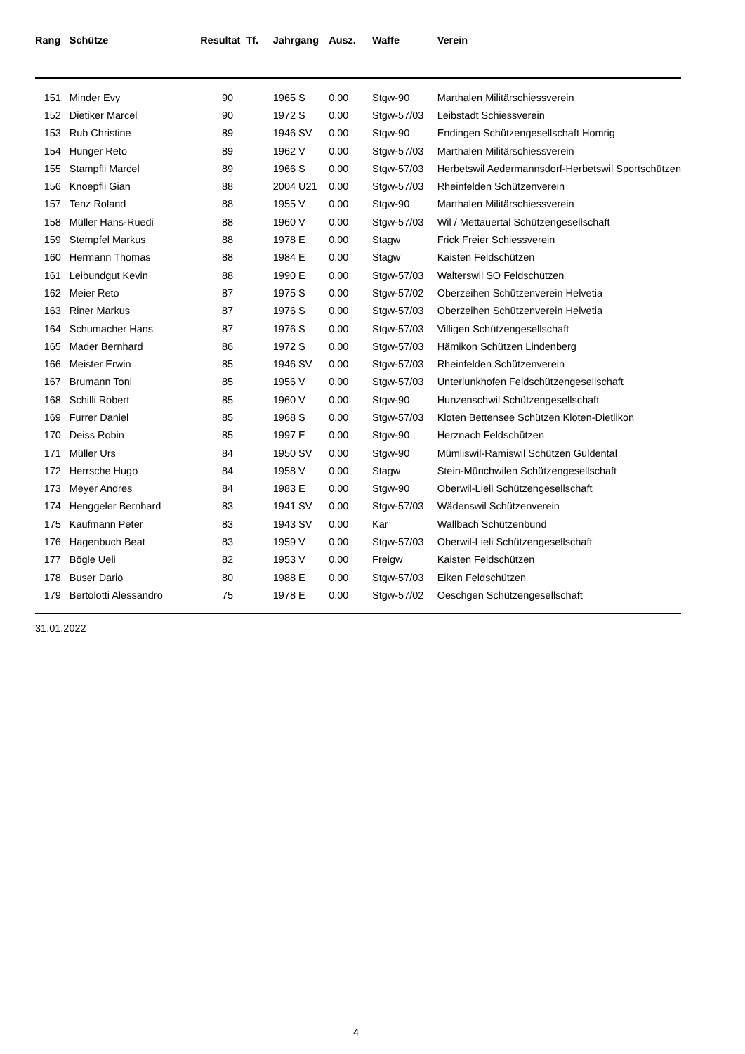| Rang | | Schütze | Resultat Tf. | | Jahrgang | Ausz. | Waffe | Verein |
| --- | --- | --- | --- | --- | --- | --- | --- | --- |
| 151 | | Minder Evy | 90 | | 1965 S | 0.00 | Stgw-90 | Marthalen Militärschiessverein |
| 152 | | Dietiker Marcel | 90 | | 1972 S | 0.00 | Stgw-57/03 | Leibstadt Schiessverein |
| 153 | | Rub Christine | 89 | | 1946 SV | 0.00 | Stgw-90 | Endingen Schützengesellschaft Homrig |
| 154 | | Hunger Reto | 89 | | 1962 V | 0.00 | Stgw-57/03 | Marthalen Militärschiessverein |
| 155 | | Stampfli Marcel | 89 | | 1966 S | 0.00 | Stgw-57/03 | Herbetswil Aedermannsdorf-Herbetswil Sportschützen |
| 156 | | Knoepfli Gian | 88 | | 2004 U21 | 0.00 | Stgw-57/03 | Rheinfelden Schützenverein |
| 157 | | Tenz Roland | 88 | | 1955 V | 0.00 | Stgw-90 | Marthalen Militärschiessverein |
| 158 | | Müller Hans-Ruedi | 88 | | 1960 V | 0.00 | Stgw-57/03 | Wil / Mettauertal Schützengesellschaft |
| 159 | | Stempfel Markus | 88 | | 1978 E | 0.00 | Stagw | Frick Freier Schiessverein |
| 160 | | Hermann Thomas | 88 | | 1984 E | 0.00 | Stagw | Kaisten Feldschützen |
| 161 | | Leibundgut Kevin | 88 | | 1990 E | 0.00 | Stgw-57/03 | Walterswil SO Feldschützen |
| 162 | | Meier Reto | 87 | | 1975 S | 0.00 | Stgw-57/02 | Oberzeihen Schützenverein Helvetia |
| 163 | | Riner Markus | 87 | | 1976 S | 0.00 | Stgw-57/03 | Oberzeihen Schützenverein Helvetia |
| 164 | | Schumacher Hans | 87 | | 1976 S | 0.00 | Stgw-57/03 | Villigen Schützengesellschaft |
| 165 | | Mader Bernhard | 86 | | 1972 S | 0.00 | Stgw-57/03 | Hämikon Schützen Lindenberg |
| 166 | | Meister Erwin | 85 | | 1946 SV | 0.00 | Stgw-57/03 | Rheinfelden Schützenverein |
| 167 | | Brumann Toni | 85 | | 1956 V | 0.00 | Stgw-57/03 | Unterlunkhofen Feldschützengesellschaft |
| 168 | | Schilli Robert | 85 | | 1960 V | 0.00 | Stgw-90 | Hunzenschwil Schützengesellschaft |
| 169 | | Furrer Daniel | 85 | | 1968 S | 0.00 | Stgw-57/03 | Kloten Bettensee Schützen Kloten-Dietlikon |
| 170 | | Deiss Robin | 85 | | 1997 E | 0.00 | Stgw-90 | Herznach Feldschützen |
| 171 | | Müller Urs | 84 | | 1950 SV | 0.00 | Stgw-90 | Mümliswil-Ramiswil Schützen Guldental |
| 172 | | Herrsche Hugo | 84 | | 1958 V | 0.00 | Stagw | Stein-Münchwilen Schützengesellschaft |
| 173 | | Meyer Andres | 84 | | 1983 E | 0.00 | Stgw-90 | Oberwil-Lieli Schützengesellschaft |
| 174 | | Henggeler Bernhard | 83 | | 1941 SV | 0.00 | Stgw-57/03 | Wädenswil Schützenverein |
| 175 | | Kaufmann Peter | 83 | | 1943 SV | 0.00 | Kar | Wallbach Schützenbund |
| 176 | | Hagenbuch Beat | 83 | | 1959 V | 0.00 | Stgw-57/03 | Oberwil-Lieli Schützengesellschaft |
| 177 | | Bögle Ueli | 82 | | 1953 V | 0.00 | Freigw | Kaisten Feldschützen |
| 178 | | Buser Dario | 80 | | 1988 E | 0.00 | Stgw-57/03 | Eiken Feldschützen |
| 179 | | Bertolotti Alessandro | 75 | | 1978 E | 0.00 | Stgw-57/02 | Oeschgen Schützengesellschaft |
31.01.2022
4